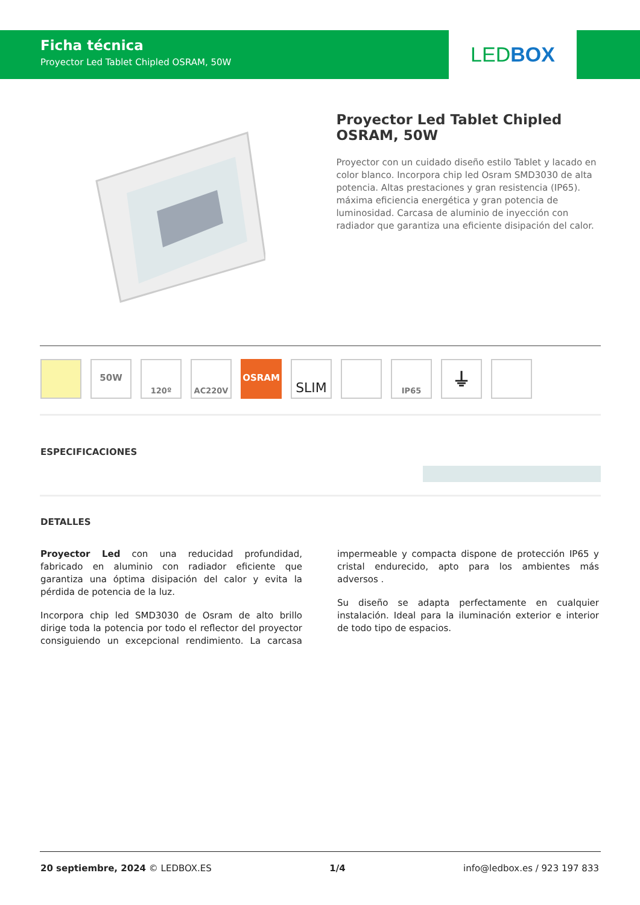Ficha técnica
Proyector Led Tablet Chipled OSRAM, 50W
LEDBOX
Proyector Led Tablet Chipled OSRAM, 50W
Proyector con un cuidado diseño estilo Tablet y lacado en color blanco. Incorpora chip led Osram SMD3030 de alta potencia. Altas prestaciones y gran resistencia (IP65). máxima eficiencia energética y gran potencia de luminosidad. Carcasa de aluminio de inyección con radiador que garantiza una eficiente disipación del calor.
50W
120º AC220V
OSRAM
SLIM
IP65
⏚
ESPECIFICACIONES
DETALLES
Proyector Led con una reducidad profundidad, fabricado en aluminio con radiador eficiente que garantiza una óptima disipación del calor y evita la pérdida de potencia de la luz.
Incorpora chip led SMD3030 de Osram de alto brillo dirige toda la potencia por todo el reflector del proyector consiguiendo un excepcional rendimiento. La carcasa impermeable y compacta dispone de protección IP65 y cristal endurecido, apto para los ambientes más adversos .
Su diseño se adapta perfectamente en cualquier instalación. Ideal para la iluminación exterior e interior de todo tipo de espacios.
20 septiembre, 2024 © LEDBOX.ES 1/4 info@ledbox.es / 923 197 833